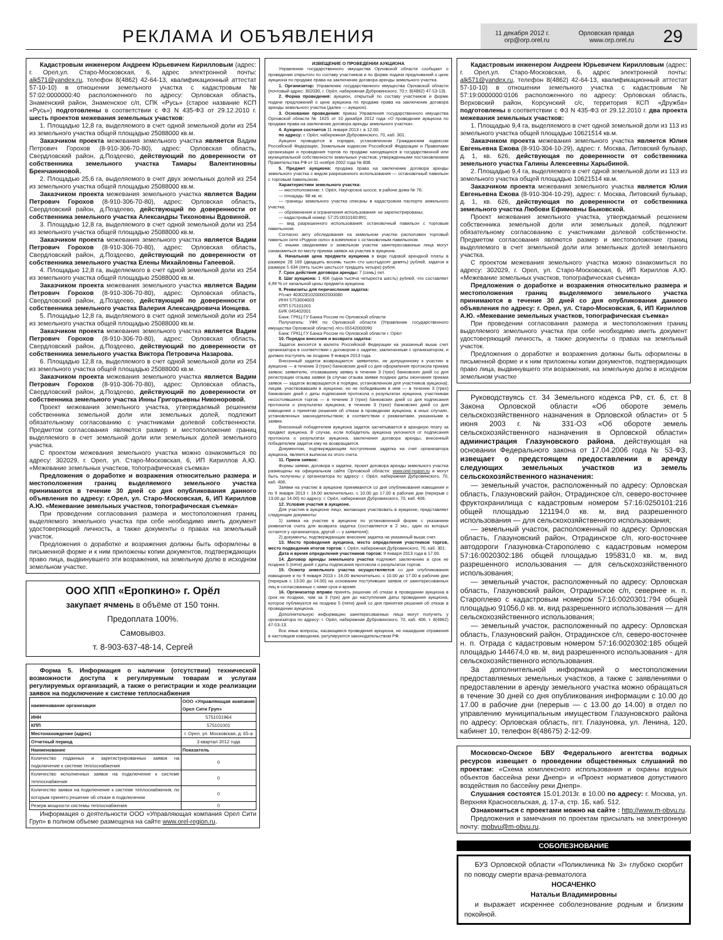РЕКЛАМА И ОБЪЯВЛЕНИЯ
11 декабря 2012 г.
orp@orp.orel.ru
Орловская правда
www.orp.orel.ru
29
Кадастровым инженером Андреем Юрьевичем Кирилловым (адрес: г. Орел,ул. Старо-Московская, 6, адрес электронной почты: alk571@yandex.ru, телефон 8(4862) 42-64-13, квалификационный аттестат 57-10-10) в отношении земельного участка с кадастровым № 57:02:0000000:40 расположенного по адресу: Орловская область, Знаменский район, Знаменское с/п, СПК «Русь» (старое название КСП «Русь») подготовлены в соответствии с ФЗ N 435-ФЗ от 29.12.2010 г. шесть проектов межевания земельных участков:
1. Площадью 12,8 га, выделяемого в счет одной земельной доли из 254 из земельного участка общей площадью 25088000 кв.м.
Заказчиком проекта межевания земельного участка является Вадим Петрович Горохов (8-910-306-70-80), адрес: Орловская область, Свердловский район, д.Поздеево, действующий по доверенности от собственника земельного участка Тамары Валентиновны Бренчаниновой.
2. Площадью 25,6 га, выделяемого в счет двух земельных долей из 254 из земельного участка общей площадью 25088000 кв.м.
Заказчиком проекта межевания земельного участка является Вадим Петрович Горохов (8-910-306-70-80), адрес: Орловская область, Свердловский район, д.Поздеево, действующий по доверенности от собственника земельного участка Александры Тихоновны Вдовиной.
3. Площадью 12,8 га, выделяемого в счет одной земельной доли из 254 из земельного участка общей площадью 25088000 кв.м.
Заказчиком проекта межевания земельного участка является Вадим Петрович Горохов (8-910-306-70-80), адрес: Орловская область, Свердловский район, д.Поздеево, действующий по доверенности от собственника земельного участка Елены Михайловны Гапеевой.
4. Площадью 12,8 га, выделяемого в счет одной земельной доли из 254 из земельного участка общей площадью 25088000 кв.м.
Заказчиком проекта межевания земельного участка является Вадим Петрович Горохов (8-910-306-70-80), адрес: Орловская область, Свердловский район, д.Поздеево, действующий по доверенности от собственника земельного участка Валерия Александровича Ионцева.
5. Площадью 12,8 га, выделяемого в счет одной земельной доли из 254 из земельного участка общей площадью 25088000 кв.м.
Заказчиком проекта межевания земельного участка является Вадим Петрович Горохов (8-910-306-70-80), адрес: Орловская область, Свердловский район, д.Поздеево, действующий по доверенности от собственника земельного участка Виктора Петровича Назарова.
6. Площадью 12,8 га, выделяемого в счет одной земельной доли из 254 из земельного участка общей площадью 25088000 кв.м.
Заказчиком проекта межевания земельного участка является Вадим Петрович Горохов (8-910-306-70-80), адрес: Орловская область, Свердловский район, д.Поздеево, действующий по доверенности от собственника земельного участка Инны Григорьевны Никоноровой.
Проект межевания земельного участка, утверждаемый решением собственника земельной доли или земельных долей, подлежит обязательному согласованию с участниками долевой собственности. Предметом согласования являются размер и местоположение границ выделяемого в счет земельной доли или земельных долей земельного участка.
С проектом межевания земельного участка можно ознакомиться по адресу: 302029, г. Орел, ул. Старо-Московская, 6, ИП Кириллов А.Ю. «Межевание земельных участков, топографическая съемка»
Предложения о доработке и возражения относительно размера и местоположения границ выделяемого земельного участка принимаются в течение 30 дней со дня опубликования данного объявления по адресу: г.Орел, ул. Старо-Московская, 6, ИП Кириллов А.Ю. «Межевание земельных участков, топографическая съемка»
При проведении согласования размера и местоположения границ выделяемого земельного участка при себе необходимо иметь документ удостоверяющий личность, а также документы о правах на земельный участок.
Предложения о доработке и возражения должны быть оформлены в письменной форме и к ним приложены копии документов, подтверждающих право лица, выдвинувшего эти возражения, на земельную долю в исходном земельном участке.
ООО ХПП «Еропкино» г. Орёл
закупает ячмень в объёме от 150 тонн.
Предоплата 100%.
Самовывоз.
т. 8-903-637-48-14, Сергей
Форма 5. Информация о наличии (отсутствии) технической возможности доступа к регулируемым товарам и услугам регулируемых организаций, а также о регистрации и ходе реализации заявок на подключение к системе теплоснабжения
| наименование организации | ООО «Управляющая компания Орел Сити Груп» |
| --- | --- |
| ИНН | 5751031964 |
| КПП | 575101001 |
| Местонахождение (адрес) | г. Орел, ул. Московская, д. 65-а |
| Отчетный период | 3 квартал 2012 года |
| Наименование | Показатель |
| Количество поданных и зарегистрированных заявок на подключение к системе теплоснабжения | 0 |
| Количество исполненных заявок на подключение к системе теплоснабжения | 0 |
| Количество заявок на подключение к системе теплоснабжения, по которым принято решение об отказе в подключении | 0 |
| Резерв мощности системы теплоснабжения | 0 |
Информация о деятельности ООО «Управляющая компания Орел Сити Груп» в полном объеме размещена на сайте www.orel-region.ru.
ИЗВЕЩЕНИЕ О ПРОВЕДЕНИИ АУКЦИОНА
Управление государственного имущества Орловской области сообщает о проведении открытого по составу участников и по форме подачи предложений о цене аукциона по продаже права на заключение договора аренды земельного участка.
1. Организатор: Управление государственного имущества Орловской области (почтовый адрес: 302030, г. Орёл, набережная Дубровинского, 70,т. 8(4862) 47-53-13).
2. Форма проведения: аукцион, открытый по составу участников и форме подачи предложений о цене аукциона по продаже права на заключение договора аренды земельного участка (далее — аукцион).
3. Основание проведения: приказ Управления государственного имущества Орловской области № 1625 от 10 декабря 2012 года «О проведении аукциона по продаже права на заключение договора аренды земельного участка».
4. Аукцион состоится 11 января 2013 г. в 12.00.
по адресу: г. Орёл, набережная Дубровинского, 70, каб. 301.
Аукцион проводится в порядке, установленном Гражданским кодексом Российской Федерации, Земельным кодексом Российской Федерации и Правилами организации и проведения торгов по продаже находящихся в государственной или муниципальной собственности земельных участков, утвержденными постановлением Правительства РФ от 11 ноября 2002 года № 808.
5. Предмет аукциона: продажа права на заключение договора аренды земельного участка с видом разрешенного использования — остановочный павильон с торговым павильоном.
Характеристики земельного участка:
— местоположение: г. Орёл, Наугорское шоссе, в районе дома № 76;
— площадь: 68 кв. м;
— границы земельного участка описаны в кадастровом паспорте земельного участка;
— обременения и ограничения использования: не зарегистрированы;
— кадастровый номер: 57:25:0010160:891;
— вид разрешенного использования: остановочный павильон с торговым павильоном.
Согласно акту обследования на земельном участке расположен торговый павильон сети «Родное село» в комплексе с остановочным павильоном.
С иными сведениями о земельном участке заинтересованные лица могут ознакомиться по месту приема заявок на участие в аукционе.
6. Начальная цена предмета аукциона в виде годовой арендной платы в размере 28 169 (двадцать восемь тысяч сто шестьдесят девять) рублей, задаток в размере 5 634 (пять тысяч шестьсот тридцать четыре) рубля.
7. Срок действия договора аренды: 7 (семь) лет.
8. Шаг аукциона: 1 406 (одна тысяча четыреста шесть) рублей, что составляет 4,99 % от начальной цены предмета аукциона.
9. Реквизиты для перечисления задатка:
Р/счет 40302810200002000080
ИНН 5753004003
КПП 575101001
БИК 045402001
Банк: ГРКЦ ГУ Банка России по Орловской области
Получатель: УФК по Орловской области (Управление государственного имущества Орловской области) л/сч 05542000090
Банк: ГРКЦ ГУ Банка России по Орловской области г. Орёл
10. Порядок внесения и возврата задатка:
Задаток вносится в валюте Российской Федерации на указанный выше счет организатора в соответствии с договором о задатке, заключенным с организатором, и должен поступить не позднее 9 января 2013 года.
Внесенный задаток возвращается: заявителю, не допущенному к участию в аукционе — в течение 3 (трех) банковских дней со дня оформления протокола приема заявок; заявителю, отозвавшему заявку в течение 3 (трех) банковских дней со дня регистрации отзыва заявки (в случае отзыва заявки позднее даты окончания приема заявок — задаток возвращается в порядке, установленном для участников аукциона); лицам, участвовавшим в аукционе, но не победившим в нем — в течение 3 (трех) банковских дней с даты подписания протокола о результатах аукциона; участникам несостоявшихся торгов — в течение 3 (трех) банковских дней со дня подписания протокола о результатах аукциона; в течение 3 (трех) банковских дней со дня извещения о принятии решения об отказе в проведении аукциона; в иных случаях, установленных законодательством; в соответствии с реквизитами, указанными в заявке.
Внесенный победителем аукциона задаток засчитывается в арендную плату за предмет аукциона. В случае, если победитель аукциона уклонился от подписания протокола о результатах аукциона, заключения договора аренды, внесенный победителем задаток ему не возвращается.
Документом, подтверждающим поступление задатка на счет организатора аукциона, является выписка из этого счета.
11. Прием заявок:
Формы заявки, договора о задатке, проект договора аренды земельного участка размещены на официальном сайте Орловской области: www.orel-region.ru и могут быть получены у организатора по адресу: г. Орёл, набережная Дубровинского, 70, каб. 406.
Заявки на участие в аукционе принимаются со дня опубликования извещения и по 9 января 2013 г. 16.00 включительно, с 10.00 до 17.00 в рабочие дни (перерыв с 13.00 до 14.00) по адресу: г. Орёл, набережная Дубровинского, 70, каб. 406.
12. Условия участия в аукционе.
Для участия в аукционе лицо, желающее участвовать в аукционе, представляет следующие документы:
1) заявка на участие в аукционе по установленной форме с указанием реквизитов счета для возврата задатка (составляется в 2 экз., один из которых остается у организатора, другой — у заявителя);
2) документы, подтверждающие внесение задатка на указанный выше счет.
13. Место проведения аукциона, место определения участников торгов, место подведения итогов торгов: г. Орёл, набережная Дубровинского, 70, каб. 301;
Дата и время определения участников торгов: 9 января 2013 года в 17.00.
14. Договор аренды земельного участка подлежит заключению в срок не позднее 5 (пяти) дней с даты подписания протокола о результатах торгов.
15. Осмотр земельного участка осуществляется со дня опубликования извещения и по 9 января 2013 г. 16.00 включительно, с 10.00 до 17.00 в рабочие дни (перерыв с 13.00 до 14.00) на основании поступивших заявок от заинтересованных лиц в согласованные с ними срок и время.
16. Организатор вправе принять решение об отказе в проведении аукциона в срок не позднее, чем за 3 (три) дня до наступления даты проведения аукциона, которое публикуется не позднее 5 (пяти) дней со дня принятия решения об отказе в проведении аукциона.
Дополнительную информацию заинтересованные лица могут получить у организатора по адресу: г. Орёл, набережная Дубровинского, 70, каб. 406, т. 8(4862) 47-53-13.
Все иные вопросы, касающиеся проведения аукциона, не нашедшие отражения в настоящем извещении, регулируются законодательством РФ.
Кадастровым инженером Андреем Юрьевичем Кирилловым (адрес: г. Орел,ул. Старо-Московская, 6, адрес электронной почты: alk571@yandex.ru, телефон 8(4862) 42-64-13, квалификационный аттестат 57-10-10) в отношении земельного участка с кадастровым № 57:19:0000000:0106 расположенного по адресу: Орловская область, Верховский район, Корсунский с/с, территория КСП «Дружба» подготовлены в соответствии с ФЗ N 435-ФЗ от 29.12.2010 г. два проекта межевания земельных участков:
1. Площадью 9,4 га, выделяемого в счет одной земельной доли из 113 из земельного участка общей площадью 10621514 кв.м.
Заказчиком проекта межевания земельного участка является Юлия Евгеньевна Ежова (8-910-304-10-29), адрес: г. Москва, Литовский бульвар, д. 1, кв. 626, действующая по доверенности от собственника земельного участка Галины Алексеевны Харыбиной.
2. Площадью 9,4 га, выделяемого в счет одной земельной доли из 113 из земельного участка общей площадью 10621514 кв.м.
Заказчиком проекта межевания земельного участка является Юлия Евгеньевна Ежова (8-910-304-10-29), адрес: г. Москва, Литовский бульвар, д. 1, кв. 626, действующая по доверенности от собственника земельного участка Любови Ефимовны Быковской.
Проект межевания земельного участка, утверждаемый решением собственника земельной доли или земельных долей, подлежит обязательному согласованию с участниками долевой собственности. Предметом согласования являются размер и местоположение границ выделяемого в счет земельной доли или земельных долей земельного участка.
С проектом межевания земельного участка можно ознакомиться по адресу: 302029, г. Орел, ул. Старо-Московская, 6, ИП Кириллов А.Ю. «Межевание земельных участков, топографическая съемка»
Предложения о доработке и возражения относительно размера и местоположения границ выделяемого земельного участка принимаются в течение 30 дней со дня опубликования данного объявления по адресу: г. Орел, ул. Старо-Московская, 6, ИП Кириллов А.Ю. «Межевание земельных участков, топографическая съемка»
При проведении согласования размера и местоположения границ выделяемого земельного участка при себе необходимо иметь документ удостоверяющий личность, а также документы о правах на земельный участок.
Предложения о доработке и возражения должны быть оформлены в письменной форме и к ним приложены копии документов, подтверждающих право лица, выдвинувшего эти возражения, на земельную долю в исходном земельном участке
Руководствуясь ст. 34 Земельного кодекса РФ, ст. 6, ст. 8 Закона Орловской области «Об обороте земель сельскохозяйственного назначения в Орловской области» от 5 июня 2003 г. № 331-ОЗ «Об обороте земель сельскохозяйственного назначения в Орловской области» администрация Глазуновского района, действующая на основании Федерального закона от 17.04.2006 года № 53-ФЗ, извещает о предстоящем предоставлении в аренду следующих земельных участков из земель сельскохозяйственного назначения:
— земельный участок, расположенный по адресу: Орловская область, Глазуновский район, Отрадинское с/п, северо-восточнее фруктохранилища с кадастровым номером 57:16:0250101:216 общей площадью 121194,0 кв. м, вид разрешенного использования — для сельскохозяйственного использования;
— земельный участок, расположенный по адресу: Орловская область, Глазуновский район, Отрадинское с/п, юго-восточнее автодороги Глазуновка-Старополево с кадастровым номером 57:16:0020302:186 общей площадью 195831,0 кв. м, вид разрешенного использования — для сельскохозяйственного использования;
— земельный участок, расположенный по адресу: Орловская область, Глазуновский район, Отрадинское с/п, севернее н. п. Староплево с кадастровым номером 57:16:0020301:794 общей площадью 91056,0 кв. м, вид разрешенного использования — для сельскохозяйственного использования;
— земельный участок, расположенный по адресу: Орловская область, Глазуновский район, Отрадинское с/п, северо-восточнее н. п. Отрада с кадастровым номером 57:16:0020302:185 общей площадью 144674,0 кв. м, вид разрешенного использования - для сельскохозяйственного использования.
За дополнительной информацией о местоположении предоставляемых земельных участков, а также с заявлениями о предоставлении в аренду земельного участка можно обращаться в течение 30 дней со дня опубликования информации с 10.00 до 17.00 в рабочие дни (перерыв — с 13.00 до 14.00) в отдел по управлению муниципальным имуществом Глазуновского района по адресу: Орловская область, пгт. Глазуновка, ул. Ленина, 120, кабинет 10, телефон 8(48675) 2-12-09.
Московско-Окское БВУ Федерального агентства водных ресурсов извещает о проведении общественных слушаний по проектам: «Схема комплексного использования и охраны водных объектов бассейна реки Днепр» и «Проект нормативов допустимого воздействия по бассейну реки Днепр».
Слушания состоятся 15.01.2013г. в 10.00 по адресу: г. Москва, ул. Верхняя Красносельская, д. 17-а, стр. 1Б, каб. 512.
Ознакомиться с проектами можно на сайте : http://www.m-obvu.ru.
Предложения и замечания по проектам присылать на электронную почту: mobvu@m-obvu.ru.
СОБОЛЕЗНОВАНИЕ
БУЗ Орловской области «Поликлиника № 3» глубоко скорбит по поводу смерти врача-ревматолога
НОСАЧЕНКО
Натальи Владимировны
и выражает искреннее соболезнование родным и близким покойной.